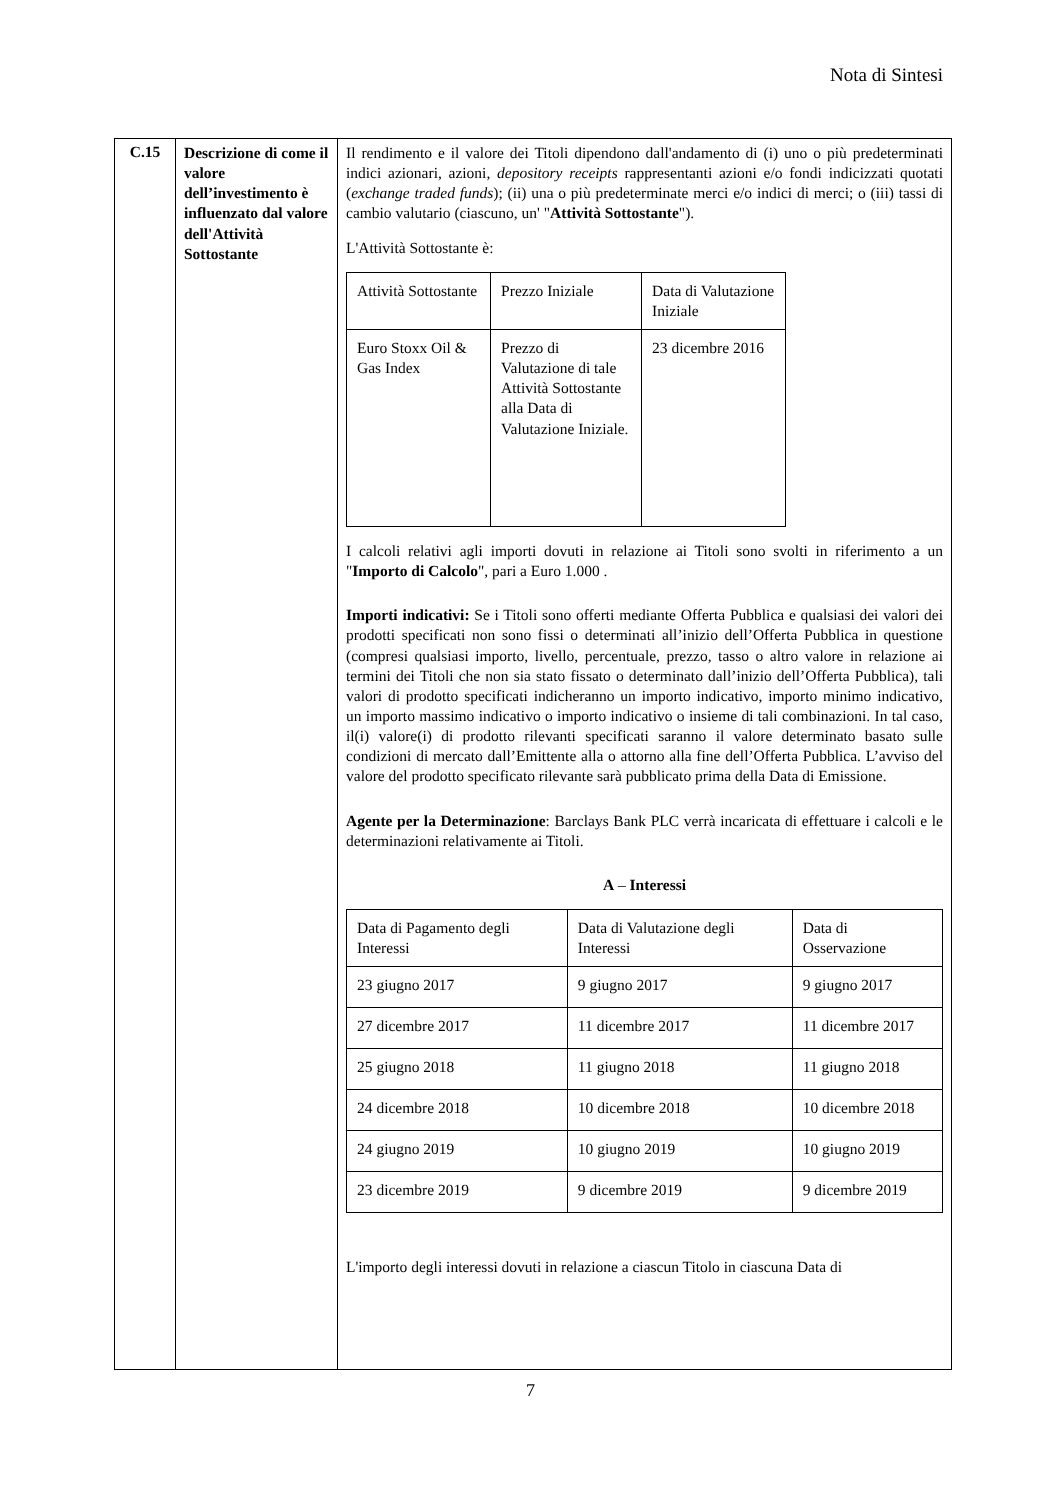Nota di Sintesi
| C.15 | Descrizione di come il valore dell’investimento è influenzato dal valore dell'Attività Sottostante | Il rendimento e il valore dei Titoli dipendono dall'andamento di (i) uno o più predeterminati indici azionari, azioni, depository receipts rappresentanti azioni e/o fondi indicizzati quotati ( exchange traded funds ); (ii) una o più predeterminate merci e/o indici di merci; o (iii) tassi di cambio valutario (ciascuno, un' " Attività Sottostante "). L'Attività Sottostante è: / Attività Sottostante / Prezzo Iniziale / Data di Valutazione Iniziale / / Euro Stoxx Oil & Gas Index / Prezzo di Valutazione di tale Attività Sottostante alla Data di Valutazione Iniziale. / 23 dicembre 2016 / I calcoli relativi agli importi dovuti in relazione ai Titoli sono svolti in riferimento a un " Importo di Calcolo ", pari a Euro 1.000 . Importi indicativi: Se i Titoli sono offerti mediante Offerta Pubblica e qualsiasi dei valori dei prodotti specificati non sono fissi o determinati all’inizio dell’Offerta Pubblica in questione (compresi qualsiasi importo, livello, percentuale, prezzo, tasso o altro valore in relazione ai termini dei Titoli che non sia stato fissato o determinato dall’inizio dell’Offerta Pubblica), tali valori di prodotto specificati indicheranno un importo indicativo, importo minimo indicativo, un importo massimo indicativo o importo indicativo o insieme di tali combinazioni. In tal caso, il(i) valore(i) di prodotto rilevanti specificati saranno il valore determinato basato sulle condizioni di mercato dall’Emittente alla o attorno alla fine dell’Offerta Pubblica. L’avviso del valore del prodotto specificato rilevante sarà pubblicato prima della Data di Emissione. Agente per la Determinazione : Barclays Bank PLC verrà incaricata di effettuare i calcoli e le determinazioni relativamente ai Titoli. A – Interessi / Data di Pagamento degli Interessi / Data di Valutazione degli Interessi / Data di Osservazione / / 23 giugno 2017 / 9 giugno 2017 / 9 giugno 2017 / / 27 dicembre 2017 / 11 dicembre 2017 / 11 dicembre 2017 / / 25 giugno 2018 / 11 giugno 2018 / 11 giugno 2018 / / 24 dicembre 2018 / 10 dicembre 2018 / 10 dicembre 2018 / / 24 giugno 2019 / 10 giugno 2019 / 10 giugno 2019 / / 23 dicembre 2019 / 9 dicembre 2019 / 9 dicembre 2019 / L'importo degli interessi dovuti in relazione a ciascun Titolo in ciascuna Data di |
7